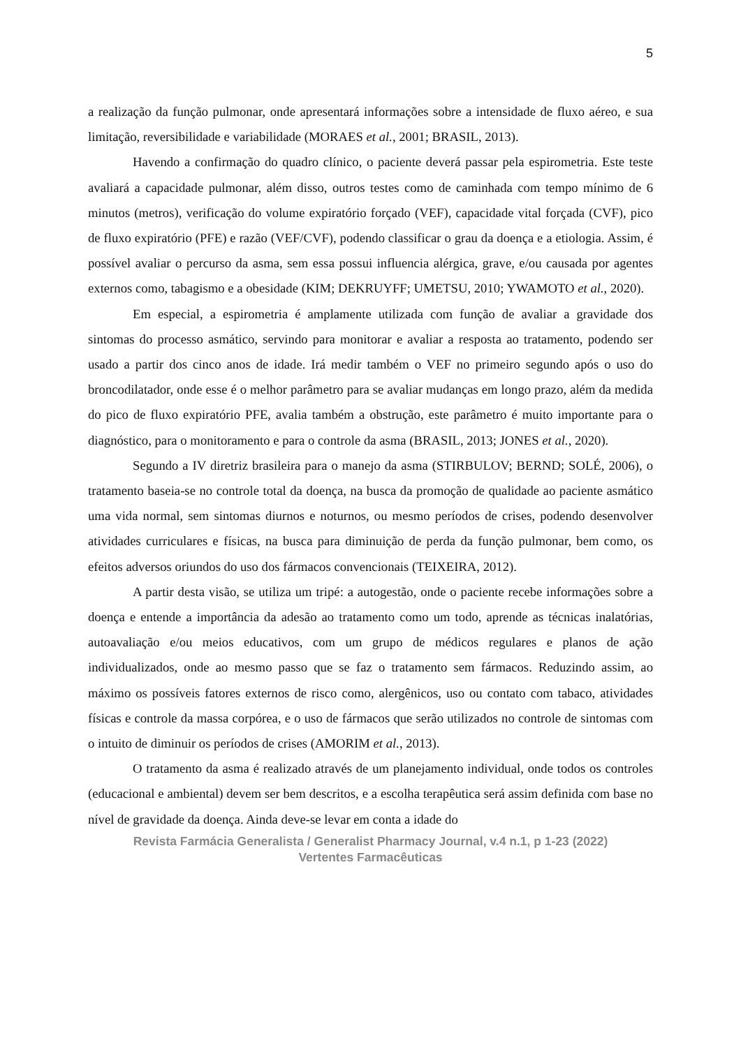5
a realização da função pulmonar, onde apresentará informações sobre a intensidade de fluxo aéreo, e sua limitação, reversibilidade e variabilidade (MORAES et al., 2001; BRASIL, 2013).
Havendo a confirmação do quadro clínico, o paciente deverá passar pela espirometria. Este teste avaliará a capacidade pulmonar, além disso, outros testes como de caminhada com tempo mínimo de 6 minutos (metros), verificação do volume expiratório forçado (VEF), capacidade vital forçada (CVF), pico de fluxo expiratório (PFE) e razão (VEF/CVF), podendo classificar o grau da doença e a etiologia. Assim, é possível avaliar o percurso da asma, sem essa possui influencia alérgica, grave, e/ou causada por agentes externos como, tabagismo e a obesidade (KIM; DEKRUYFF; UMETSU, 2010; YWAMOTO et al., 2020).
Em especial, a espirometria é amplamente utilizada com função de avaliar a gravidade dos sintomas do processo asmático, servindo para monitorar e avaliar a resposta ao tratamento, podendo ser usado a partir dos cinco anos de idade. Irá medir também o VEF no primeiro segundo após o uso do broncodilatador, onde esse é o melhor parâmetro para se avaliar mudanças em longo prazo, além da medida do pico de fluxo expiratório PFE, avalia também a obstrução, este parâmetro é muito importante para o diagnóstico, para o monitoramento e para o controle da asma (BRASIL, 2013; JONES et al., 2020).
Segundo a IV diretriz brasileira para o manejo da asma (STIRBULOV; BERND; SOLÉ, 2006), o tratamento baseia-se no controle total da doença, na busca da promoção de qualidade ao paciente asmático uma vida normal, sem sintomas diurnos e noturnos, ou mesmo períodos de crises, podendo desenvolver atividades curriculares e físicas, na busca para diminuição de perda da função pulmonar, bem como, os efeitos adversos oriundos do uso dos fármacos convencionais (TEIXEIRA, 2012).
A partir desta visão, se utiliza um tripé: a autogestão, onde o paciente recebe informações sobre a doença e entende a importância da adesão ao tratamento como um todo, aprende as técnicas inalatórias, autoavaliação e/ou meios educativos, com um grupo de médicos regulares e planos de ação individualizados, onde ao mesmo passo que se faz o tratamento sem fármacos. Reduzindo assim, ao máximo os possíveis fatores externos de risco como, alergênicos, uso ou contato com tabaco, atividades físicas e controle da massa corpórea, e o uso de fármacos que serão utilizados no controle de sintomas com o intuito de diminuir os períodos de crises (AMORIM et al., 2013).
O tratamento da asma é realizado através de um planejamento individual, onde todos os controles (educacional e ambiental) devem ser bem descritos, e a escolha terapêutica será assim definida com base no nível de gravidade da doença. Ainda deve-se levar em conta a idade do
Revista Farmácia Generalista / Generalist Pharmacy Journal, v.4 n.1, p 1-23 (2022)
Vertentes Farmacêuticas